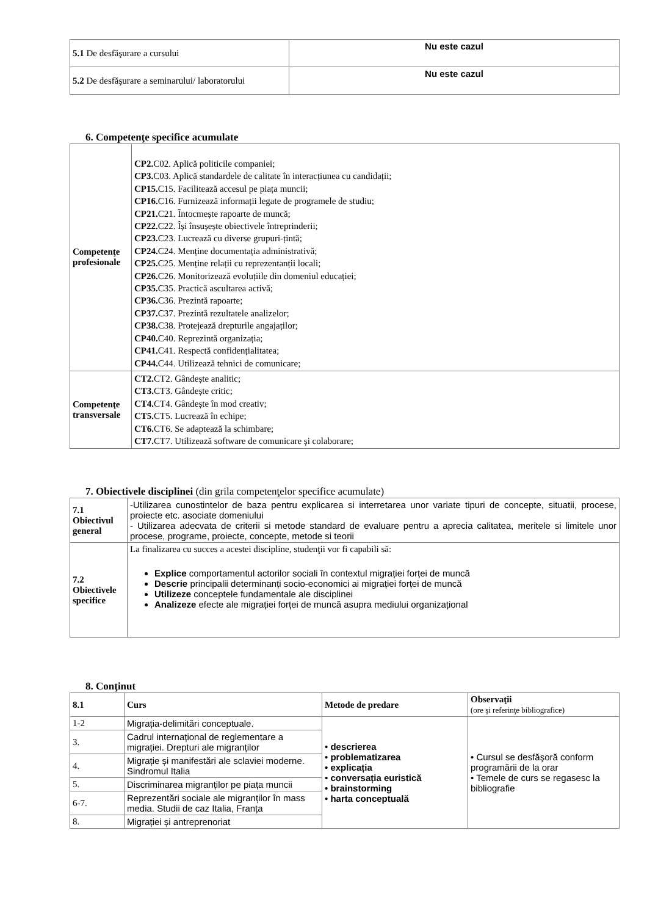| 5.1 De desfăşurare a cursului | Nu este cazul |
| 5.2 De desfăşurare a seminarului/ laboratorului | Nu este cazul |
6. Competenţe specifice acumulate
| Competenţe profesionale | CP2. C02. Aplică politicile companiei; CP3. C03. Aplică standardele de calitate în interacțiunea cu candidații; CP15. C15. Facilitează accesul pe piața muncii; CP16. C16. Furnizează informații legate de programele de studiu; CP21. C21. Întocmește rapoarte de muncă; CP22. C22. Își însușește obiectivele întreprinderii; CP23. C23. Lucrează cu diverse grupuri-țintă; CP24. C24. Menține documentația administrativă; CP25. C25. Menține relații cu reprezentanții locali; CP26. C26. Monitorizează evoluțiile din domeniul educației; CP35. C35. Practică ascultarea activă; CP36. C36. Prezintă rapoarte; CP37. C37. Prezintă rezultatele analizelor; CP38. C38. Protejează drepturile angajaților; CP40. C40. Reprezintă organizația; CP41. C41. Respectă confidențialitatea; CP44. C44. Utilizează tehnici de comunicare; |
| Competenţe transversale | CT2. CT2. Gândește analitic; CT3. CT3. Gândește critic; CT4. CT4. Gândește în mod creativ; CT5. CT5. Lucrează în echipe; CT6. CT6. Se adaptează la schimbare; CT7. CT7. Utilizează software de comunicare și colaborare; |
7. Obiectivele disciplinei (din grila competenţelor specifice acumulate)
| 7.1 Obiectivul general | -Utilizarea cunostintelor de baza pentru explicarea si interretarea unor variate tipuri de concepte, situatii, procese, proiecte etc. asociate domeniului - Utilizarea adecvata de criterii si metode standard de evaluare pentru a aprecia calitatea, meritele si limitele unor procese, programe, proiecte, concepte, metode si teorii |
| 7.2 Obiectivele specifice | La finalizarea cu succes a acestei discipline, studenţii vor fi capabili să: Explice comportamentul actorilor sociali în contextul migrației forței de muncă Descrie principalii determinanți socio-economici ai migrației forței de muncă Utilizeze conceptele fundamentale ale disciplinei Analizeze efecte ale migrației forței de muncă asupra mediului organizațional |
8. Conţinut
| 8.1 | Curs | Metode de predare | Observaţii (ore şi referinţe bibliografice) |
| --- | --- | --- | --- |
| 1-2 | Migrația-delimitări conceptuale. | • descrierea • problematizarea • explicația • conversația euristică • brainstorming • harta conceptuală | • Cursul se desfăşoră conform programării de la orar • Temele de curs se regasesc la bibliografie |
| 3. | Cadrul internațional de reglementare a migrației. Drepturi ale migranților | | |
| 4. | Migrație și manifestări ale sclaviei moderne. Sindromul Italia | | |
| 5. | Discriminarea migranților pe piața muncii | | |
| 6-7. | Reprezentări sociale ale migranților în mass media. Studii de caz Italia, Franța | | |
| 8. | Migrației și antreprenoriat | | |